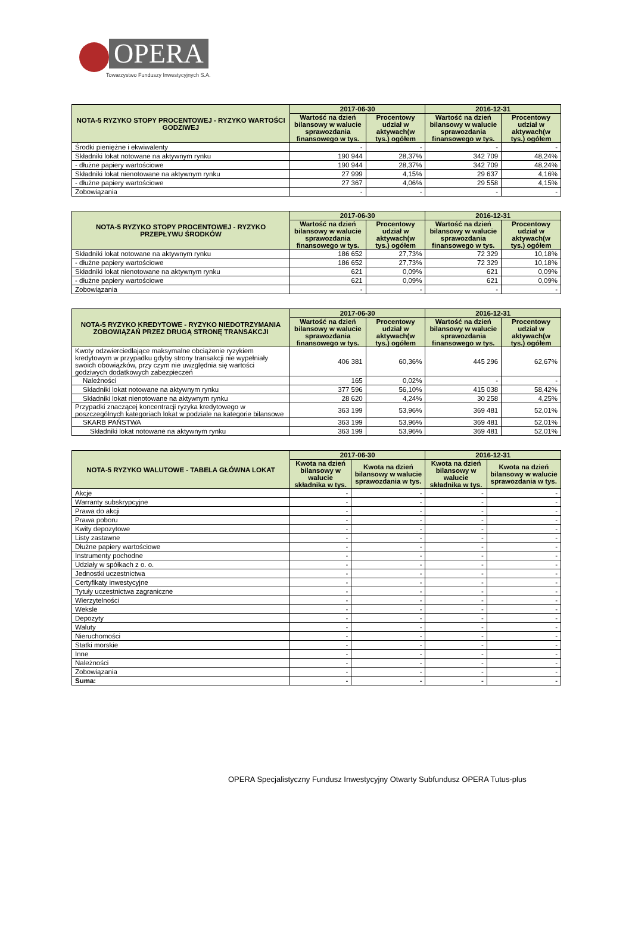OPERA
Towarzystwo Funduszy Inwestycyjnych S.A.
| NOTA-5 RYZYKO STOPY PROCENTOWEJ - RYZYKO WARTOŚCI GODZIWEJ | 2017-06-30 | | 2016-12-31 | |
| --- | --- | --- | --- | --- |
| | Wartość na dzień bilansowy w walucie sprawozdania finansowego w tys. | Procentowy udział w aktywach(w tys.) ogółem | Wartość na dzień bilansowy w walucie sprawozdania finansowego w tys. | Procentowy udział w aktywach(w tys.) ogółem |
| Środki pieniężne i ekwiwalenty | - | - | - | - |
| Składniki lokat notowane na aktywnym rynku | 190 944 | 28,37% | 342 709 | 48,24% |
| - dłużne papiery wartościowe | 190 944 | 28,37% | 342 709 | 48,24% |
| Składniki lokat nienotowane na aktywnym rynku | 27 999 | 4,15% | 29 637 | 4,16% |
| - dłużne papiery wartościowe | 27 367 | 4,06% | 29 558 | 4,15% |
| Zobowiązania | - | - | - | - |
| NOTA-5 RYZYKO STOPY PROCENTOWEJ - RYZYKO PRZEPŁYWU ŚRODKÓW | 2017-06-30 | | 2016-12-31 | |
| --- | --- | --- | --- | --- |
| | Wartość na dzień bilansowy w walucie sprawozdania finansowego w tys. | Procentowy udział w aktywach(w tys.) ogółem | Wartość na dzień bilansowy w walucie sprawozdania finansowego w tys. | Procentowy udział w aktywach(w tys.) ogółem |
| Składniki lokat notowane na aktywnym rynku | 186 652 | 27,73% | 72 329 | 10,18% |
| - dłużne papiery wartościowe | 186 652 | 27,73% | 72 329 | 10,18% |
| Składniki lokat nienotowane na aktywnym rynku | 621 | 0,09% | 621 | 0,09% |
| - dłużne papiery wartościowe | 621 | 0,09% | 621 | 0,09% |
| Zobowiązania | - | - | - | - |
| NOTA-5 RYZYKO KREDYTOWE - RYZYKO NIEDOTRZYMANIA ZOBOWIĄZAŃ PRZEZ DRUGĄ STRONĘ TRANSAKCJI | 2017-06-30 | | 2016-12-31 | |
| --- | --- | --- | --- | --- |
| | Wartość na dzień bilansowy w walucie sprawozdania finansowego w tys. | Procentowy udział w aktywach(w tys.) ogółem | Wartość na dzień bilansowy w walucie sprawozdania finansowego w tys. | Procentowy udział w aktywach(w tys.) ogółem |
| Kwoty odzwierciedlające maksymalne obciążenie ryzykiem kredytowym w przypadku gdyby strony transakcji nie wypełniały swoich obowiązków, przy czym nie uwzględnia się wartości godziwych dodatkowych zabezpieczeń | 406 381 | 60,36% | 445 296 | 62,67% |
| Należności | 165 | 0,02% | - | - |
| Składniki lokat notowane na aktywnym rynku | 377 596 | 56,10% | 415 038 | 58,42% |
| Składniki lokat nienotowane na aktywnym rynku | 28 620 | 4,24% | 30 258 | 4,25% |
| Przypadki znaczącej koncentracji ryzyka kredytowego w poszczególnych kategoriach lokat w podziale na kategorie bilansowe | 363 199 | 53,96% | 369 481 | 52,01% |
| SKARB PAŃSTWA | 363 199 | 53,96% | 369 481 | 52,01% |
| Składniki lokat notowane na aktywnym rynku | 363 199 | 53,96% | 369 481 | 52,01% |
| NOTA-5 RYZYKO WALUTOWE - TABELA GŁÓWNA LOKAT | 2017-06-30 | | 2016-12-31 | |
| --- | --- | --- | --- | --- |
| | Kwota na dzień bilansowy w walucie składnika w tys. | Kwota na dzień bilansowy w walucie sprawozdania w tys. | Kwota na dzień bilansowy w walucie składnika w tys. | Kwota na dzień bilansowy w walucie sprawozdania w tys. |
| Akcje | - | - | - | - |
| Warranty subskrypcyjne | - | - | - | - |
| Prawa do akcji | - | - | - | - |
| Prawa poboru | - | - | - | - |
| Kwity depozytowe | - | - | - | - |
| Listy zastawne | - | - | - | - |
| Dłużne papiery wartościowe | - | - | - | - |
| Instrumenty pochodne | - | - | - | - |
| Udziały w spółkach z o. o. | - | - | - | - |
| Jednostki uczestnictwa | - | - | - | - |
| Certyfikaty inwestycyjne | - | - | - | - |
| Tytuły uczestnictwa zagraniczne | - | - | - | - |
| Wierzytelności | - | - | - | - |
| Weksle | - | - | - | - |
| Depozyty | - | - | - | - |
| Waluty | - | - | - | - |
| Nieruchomości | - | - | - | - |
| Statki morskie | - | - | - | - |
| Inne | - | - | - | - |
| Należności | - | - | - | - |
| Zobowiązania | - | - | - | - |
| Suma: | - | - | - | - |
OPERA Specjalistyczny Fundusz Inwestycyjny Otwarty Subfundusz OPERA Tutus-plus